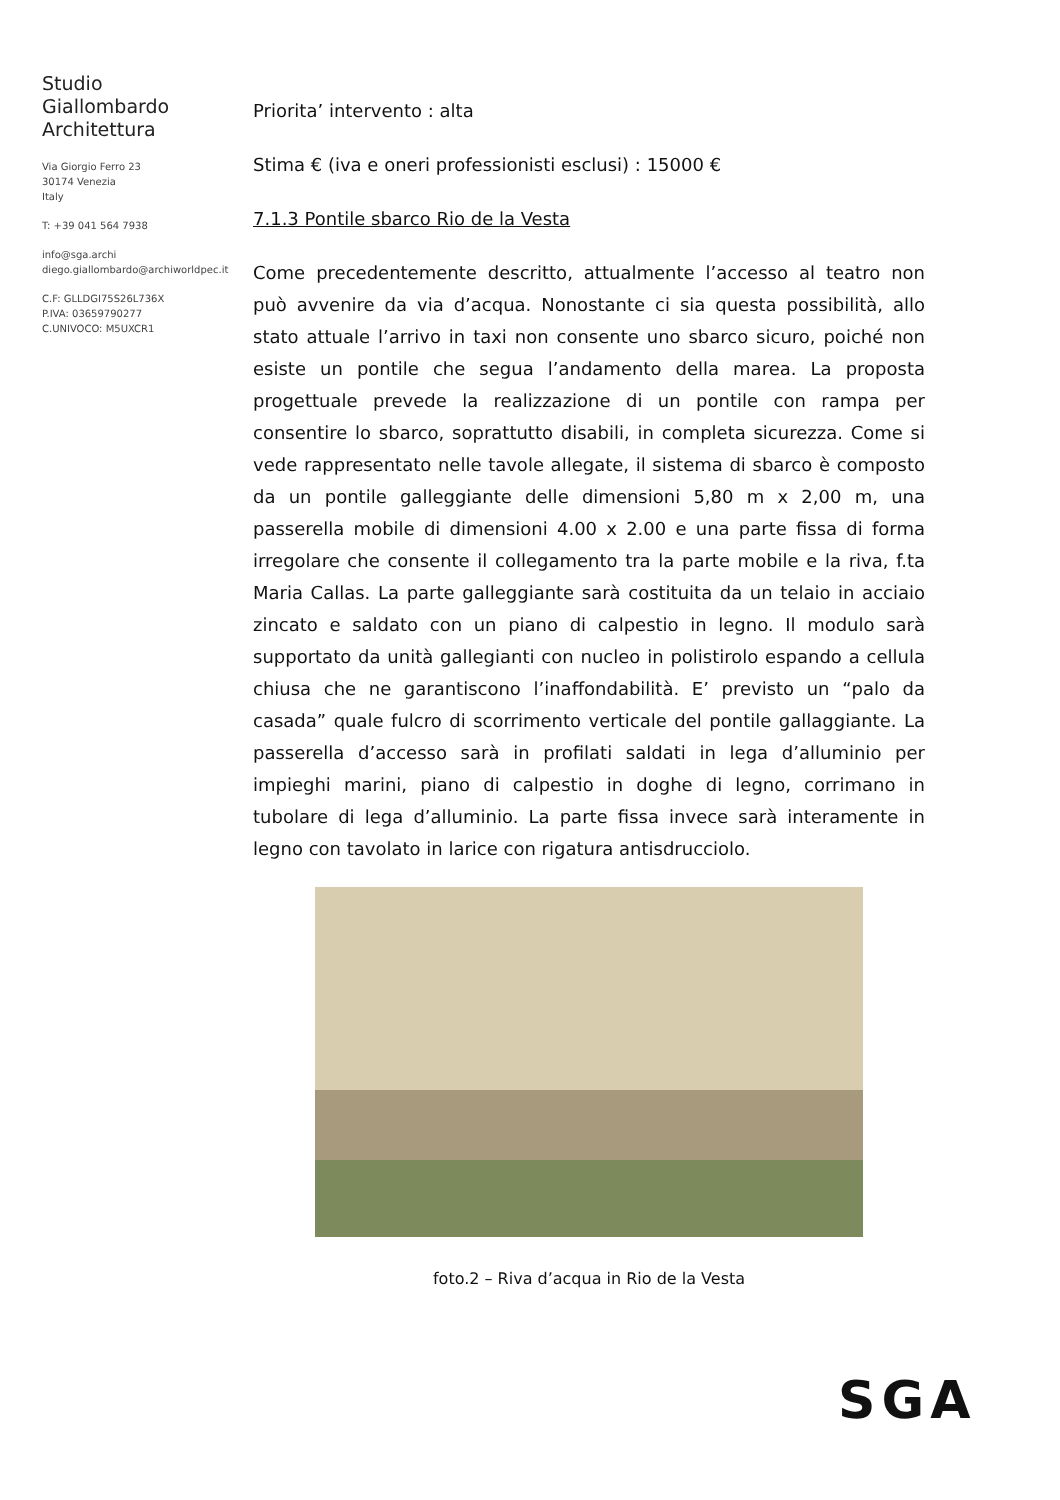Studio
Giallombardo
Architettura
Via Giorgio Ferro 23
30174 Venezia
Italy
T: +39 041 564 7938
info@sga.archi
diego.giallombardo@archiworldpec.it
C.F: GLLDGI75S26L736X
P.IVA: 03659790277
C.UNIVOCO: M5UXCR1
Priorita’ intervento : alta
Stima € (iva e oneri professionisti esclusi) : 15000 €
7.1.3 Pontile sbarco Rio de la Vesta
Come precedentemente descritto, attualmente l’accesso al teatro non può avvenire da via d’acqua. Nonostante ci sia questa possibilità, allo stato attuale l’arrivo in taxi non consente uno sbarco sicuro, poiché non esiste un pontile che segua l’andamento della marea. La proposta progettuale prevede la realizzazione di un pontile con rampa per consentire lo sbarco, soprattutto disabili, in completa sicurezza. Come si vede rappresentato nelle tavole allegate, il sistema di sbarco è composto da un pontile galleggiante delle dimensioni 5,80 m x 2,00 m, una passerella mobile di dimensioni 4.00 x 2.00 e una parte fissa di forma irregolare che consente il collegamento tra la parte mobile e la riva, f.ta Maria Callas. La parte galleggiante sarà costituita da un telaio in acciaio zincato e saldato con un piano di calpestio in legno. Il modulo sarà supportato da unità gallegianti con nucleo in polistirolo espando a cellula chiusa che ne garantiscono l’inaffondabilità. E’ previsto un “palo da casada” quale fulcro di scorrimento verticale del pontile gallaggiante. La passerella d’accesso sarà in profilati saldati in lega d’alluminio per impieghi marini, piano di calpestio in doghe di legno, corrimano in tubolare di lega d’alluminio. La parte fissa invece sarà interamente in legno con tavolato in larice con rigatura antisdrucciolo.
foto.2 – Riva d’acqua in Rio de la Vesta
SGA